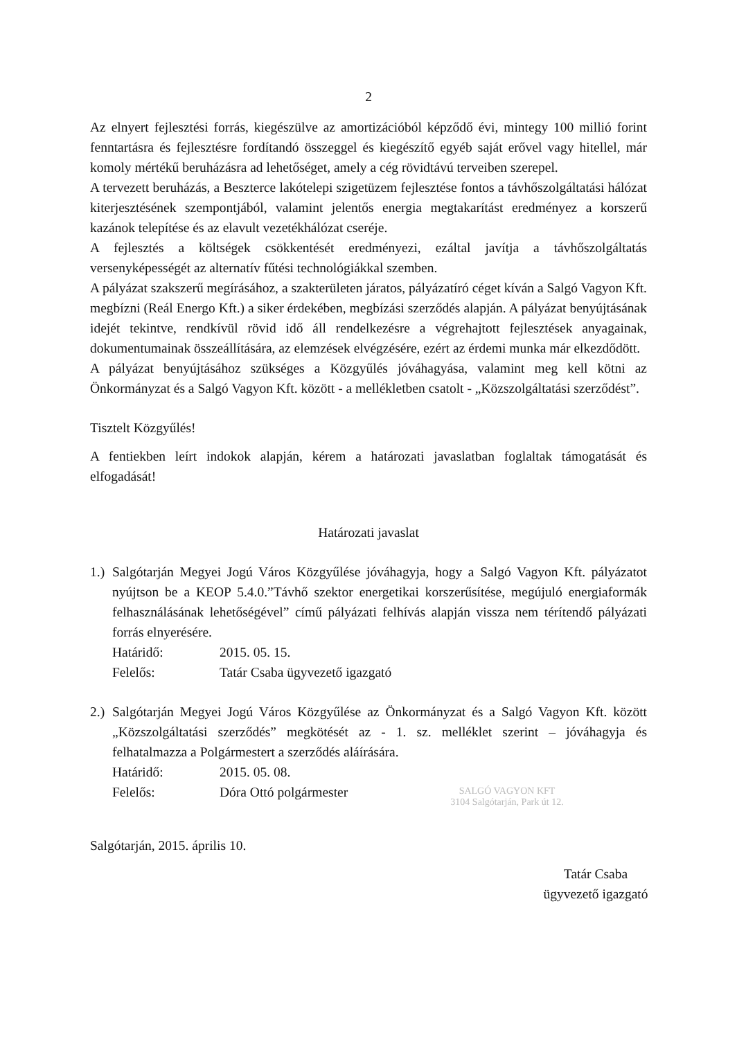2
Az elnyert fejlesztési forrás, kiegészülve az amortizációból képződő évi, mintegy 100 millió forint fenntartásra és fejlesztésre fordítandó összeggel és kiegészítő egyéb saját erővel vagy hitellel, már komoly mértékű beruházásra ad lehetőséget, amely a cég rövidtávú terveiben szerepel.
A tervezett beruházás, a Beszterce lakótelepi szigetüzem fejlesztése fontos a távhőszolgáltatási hálózat kiterjesztésének szempontjából, valamint jelentős energia megtakarítást eredményez a korszerű kazánok telepítése és az elavult vezetékhálózat cseréje.
A fejlesztés a költségek csökkentését eredményezi, ezáltal javítja a távhőszolgáltatás versenyképességét az alternatív fűtési technológiákkal szemben.
A pályázat szakszerű megírásához, a szakterületen járatos, pályázatíró céget kíván a Salgó Vagyon Kft. megbízni (Reál Energo Kft.) a siker érdekében, megbízási szerződés alapján. A pályázat benyújtásának idejét tekintve, rendkívül rövid idő áll rendelkezésre a végrehajtott fejlesztések anyagainak, dokumentumainak összeállítására, az elemzések elvégzésére, ezért az érdemi munka már elkezdődött.
A pályázat benyújtásához szükséges a Közgyűlés jóváhagyása, valamint meg kell kötni az Önkormányzat és a Salgó Vagyon Kft. között - a mellékletben csatolt - „Közszolgáltatási szerződést”.
Tisztelt Közgyűlés!
A fentiekben leírt indokok alapján, kérem a határozati javaslatban foglaltak támogatását és elfogadását!
Határozati javaslat
1.)
Salgótarján Megyei Jogú Város Közgyűlése jóváhagyja, hogy a Salgó Vagyon Kft. pályázatot nyújtson be a KEOP 5.4.0.”Távhő szektor energetikai korszerűsítése, megújuló energiaformák felhasználásának lehetőségével” című pályázati felhívás alapján vissza nem térítendő pályázati forrás elnyerésére.
Határidő: 2015. 05. 15.
Felelős: Tatár Csaba ügyvezető igazgató
2.)
Salgótarján Megyei Jogú Város Közgyűlése az Önkormányzat és a Salgó Vagyon Kft. között „Közszolgáltatási szerződés” megkötését az - 1. sz. melléklet szerint – jóváhagyja és felhatalmazza a Polgármestert a szerződés aláírására.
Határidő: 2015. 05. 08.
Felelős: Dóra Ottó polgármester
SALGÓ VAGYON KFT
3104 Salgótarján, Park út 12.
Salgótarján, 2015. április 10.
Tatár Csaba
ügyvezető igazgató